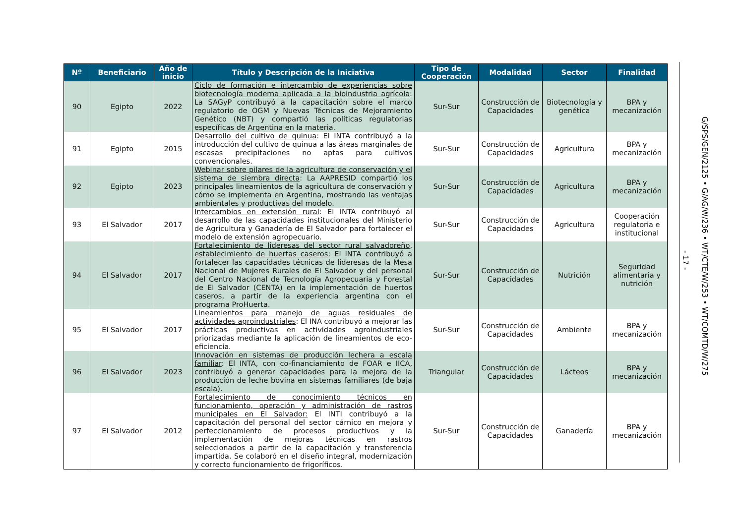| Nº | Beneficiario | Año de inicio | Título y Descripción de la Iniciativa | Tipo de Cooperación | Modalidad | Sector | Finalidad |
| --- | --- | --- | --- | --- | --- | --- | --- |
| 90 | Egipto | 2022 | Ciclo de formación e intercambio de experiencias sobre biotecnología moderna aplicada a la bioindustria agrícola : La SAGyP contribuyó a la capacitación sobre el marco regulatorio de OGM y Nuevas Técnicas de Mejoramiento Genético (NBT) y compartió las políticas regulatorias específicas de Argentina en la materia. | Sur-Sur | Construcción de Capacidades | Biotecnología y genética | BPA y mecanización |
| 91 | Egipto | 2015 | Desarrollo del cultivo de quinua : El INTA contribuyó a la introducción del cultivo de quinua a las áreas marginales de escasas precipitaciones no aptas para cultivos convencionales. | Sur-Sur | Construcción de Capacidades | Agricultura | BPA y mecanización |
| 92 | Egipto | 2023 | Webinar sobre pilares de la agricultura de conservación y el sistema de siembra directa : La AAPRESID compartió los principales lineamientos de la agricultura de conservación y cómo se implementa en Argentina, mostrando las ventajas ambientales y productivas del modelo. | Sur-Sur | Construcción de Capacidades | Agricultura | BPA y mecanización |
| 93 | El Salvador | 2017 | Intercambios en extensión rural : El INTA contribuyó al desarrollo de las capacidades institucionales del Ministerio de Agricultura y Ganadería de El Salvador para fortalecer el modelo de extensión agropecuario. | Sur-Sur | Construcción de Capacidades | Agricultura | Cooperación regulatoria e institucional |
| 94 | El Salvador | 2017 | Fortalecimiento de lideresas del sector rural salvadoreño, establecimiento de huertas caseros : El INTA contribuyó a fortalecer las capacidades técnicas de lideresas de la Mesa Nacional de Mujeres Rurales de El Salvador y del personal del Centro Nacional de Tecnología Agropecuaria y Forestal de El Salvador (CENTA) en la implementación de huertos caseros, a partir de la experiencia argentina con el programa ProHuerta. | Sur-Sur | Construcción de Capacidades | Nutrición | Seguridad alimentaria y nutrición |
| 95 | El Salvador | 2017 | Lineamientos para manejo de aguas residuales de actividades agroindustriales : El INA contribuyó a mejorar las prácticas productivas en actividades agroindustriales priorizadas mediante la aplicación de lineamientos de eco-eficiencia. | Sur-Sur | Construcción de Capacidades | Ambiente | BPA y mecanización |
| 96 | El Salvador | 2023 | Innovación en sistemas de producción lechera a escala familiar : El INTA, con co-financiamiento de FOAR e IICA, contribuyó a generar capacidades para la mejora de la producción de leche bovina en sistemas familiares (de baja escala). | Triangular | Construcción de Capacidades | Lácteos | BPA y mecanización |
| 97 | El Salvador | 2012 | Fortalecimiento de conocimiento técnicos en funcionamiento, operación y administración de rastros municipales en El Salvador: El INTI contribuyó a la capacitación del personal del sector cárnico en mejora y perfeccionamiento de procesos productivos y la implementación de mejoras técnicas en rastros seleccionados a partir de la capacitación y transferencia impartida. Se colaboró en el diseño integral, modernización y correcto funcionamiento de frigoríficos. | Sur-Sur | Construcción de Capacidades | Ganadería | BPA y mecanización |
- 17 -
G/SPS/GEN/2125 • G/AG/W/236 • WT/CTE/W/253 • WT/COMTD/W/275